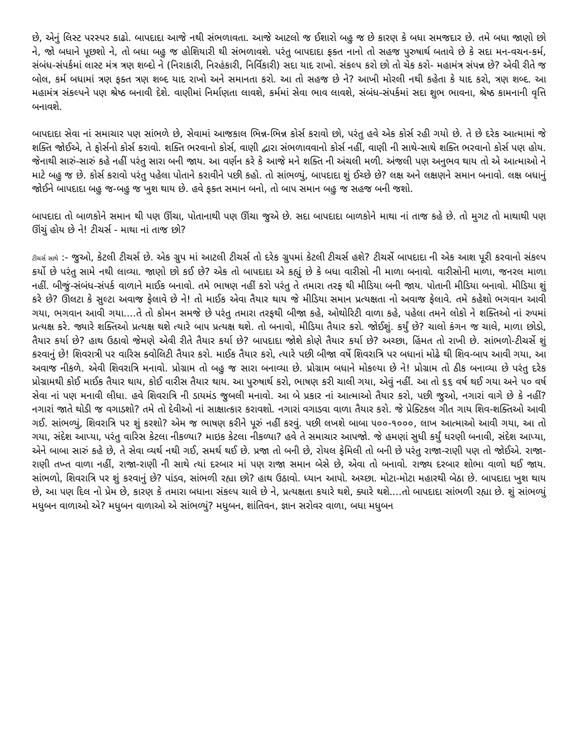છે, એનું લિસ્ટ પરસ્પર કાઢો. બાપદાદા આજે નથી સંભળાવતા. આજે આટલો જ ઈશારો બહુ જ છે કારણ કે બધા સમજદાર છે. તમે બધા જાણો છો ને, જો બધાને પૂછશો ને, તો બધા બહુ જ હોશિયારી થી સંભળાવશે. પરંતુ બાપદાદા ફક્ત નાનો તો સહજ પુરુષાર્થ બતાવે છે કે સદા મન-વચન-કર્મ, સંબંધ-સંપર્કમાં લાસ્ટ મંત્ર ત્રણ શબ્દો ને (નિરાકારી, નિરહંકારી, નિર્વિકારી) સદા યાદ રાખો. સંકલ્પ કરો છો તો ચેક કરો- મહામંત્ર સંપન્ન છે? એવી રીતે જ બોલ, કર્મ બધામાં ત્રણ ફક્ત ત્રણ શબ્દ યાદ રાખો અને સમાનતા કરો. આ તો સહજ છે ને? આખી મોરલી નથી કહેતા કે યાદ કરો, ત્રણ શબ્દ. આ મહામંત્ર સંકલ્પને પણ શ્રેષ્ઠ બનાવી દેશે. વાણીમાં નિર્માણતા લાવશે, કર્મમાં સેવા ભાવ લાવશે, સંબંધ-સંપર્કમાં સદા શુભ ભાવના, શ્રેષ્ઠ કામનાની વૃત્તિ બનાવશે.
બાપદાદા સેવા નાં સમાચાર પણ સાંભળે છે, સેવામાં આજકાલ ભિન્ન-ભિન્ન કોર્સ કરાવો છો, પરંતુ હવે એક કોર્સ રહી ગયો છે. તે છે દરેક આત્મામાં જે શક્તિ જોઈએ, તે ફોર્સનો કોર્સ કરાવો. શક્તિ ભરવાનો કોર્સ, વાણી દ્વારા સંભળાવવાનો કોર્સ નહીં, વાણી ની સાથે-સાથે શક્તિ ભરવાનો કોર્સ પણ હોય. જેનાથી સારું-સારું કહે નહીં પરંતુ સારા બની જાય. આ વર્ણન કરે કે આજે મને શક્તિ ની અંચલી મળી. અંજલી પણ અનુભવ થાય તો એ આત્માઓ ને માટે બહુ જ છે. કોર્સ કરાવો પરંતુ પહેલા પોતાને કરાવીને પછી કહો. તો સાંભળ્યું, બાપદાદા શું ઈચ્છે છે? લક્ષ અને લક્ષણને સમાન બનાવો. લક્ષ બધાનું જોઈને બાપદાદા બહુ જ-બહુ જ ખુશ થાય છે. હવે ફક્ત સમાન બનો, તો બાપ સમાન બહુ જ સહજ બની જશો.
બાપદાદા તો બાળકોને સમાન થી પણ ઊંચા, પોતાનાથી પણ ઊંચા જુએ છે. સદા બાપદાદા બાળકોને માથા નાં તાજ કહે છે. તો મુગટ તો માથાથી પણ ઊંચું હોય છે ને! ટીચર્સ - માથા નાં તાજ છો?
ટીચર્સ સાથે :- જુઓ, કેટલી ટીચર્સ છે. એક ગ્રુપ માં આટલી ટીચર્સ તો દરેક ગ્રુપમાં કેટલી ટીચર્સ હશે? ટીચર્સે બાપદાદા ની એક આશ પૂરી કરવાનો સંકલ્પ કર્યો છે પરંતુ સામે નથી લાવ્યા. જાણો છો કઈ છે? એક તો બાપદાદા એ કહ્યું છે કે બધા વારીસો ની માળા બનાવો. વારીસોની માળા, જનરલ માળા નહીં. બીજું-સંબંધ-સંપર્ક વાળાને માઈક બનાવો. તમે ભાષણ નહીં કરો પરંતુ તે તમારા તરફ થી મીડિયા બની જાય. પોતાની મીડિયા બનાવો. મીડિયા શું કરે છે? ઊલટા કે સુલ્ટા અવાજ ફેલાવે છે ને! તો માઈક એવા તૈયાર થાય જે મીડિયા સમાન પ્રત્યક્ષતા નો અવાજ ફેલાવે. તમે કહેશો ભગવાન આવી ગયા, ભગવાન આવી ગયા....તે તો કોમન સમજે છે પરંતુ તમારા તરફથી બીજા કહે, ઓથોરિટી વાળા કહે, પહેલા તમને લોકો ને શક્તિઓ નાં રુપમાં પ્રત્યક્ષ કરે. જ્યારે શક્તિઓ પ્રત્યક્ષ થશે ત્યારે બાપ પ્રત્યક્ષ થશે. તો બનાવો, મીડિયા તૈયાર કરો. જોઈશું. કર્યું છે? ચાલો કંગન જ ચાલે, માળા છોડો, તૈયાર કર્યા છે? હાથ ઉઠાવો જેમણે એવી રીતે તૈયાર કર્યા છે? બાપદાદા જોશે કોણે તૈયાર કર્યા છે? અચ્છા, હિંમત તો રાખી છે. સાંભળો-ટીચર્સે શું કરવાનું છે! શિવરાત્રી પર વારિસ ક્વોલિટી તૈયાર કરો. માઈક તૈયાર કરો, ત્યારે પછી બીજા વર્ષે શિવરાત્રિ પર બધાનાં મોઢે થી શિવ-બાપ આવી ગયા, આ અવાજ નીકળે. એવી શિવરાત્રિ મનાવો. પ્રોગ્રામ તો બહુ જ સારા બનાવ્યા છે. પ્રોગ્રામ બધાને મોકલ્યા છે ને! પ્રોગ્રામ તો ઠીક બનાવ્યા છે પરંતુ દરેક પ્રોગ્રામથી કોઈ માઈક તૈયાર થાય, કોઈ વારીસ તૈયાર થાય. આ પુરુષાર્થ કરો, ભાષણ કરી ચાલી ગયા, એવું નહીં. આ તો ૬૬ વર્ષ થઈ ગયા અને ૫૦ વર્ષ સેવા નાં પણ મનાવી લીધા. હવે શિવરાત્રિ ની ડાયમંડ જુબલી મનાવો. આ બે પ્રકાર નાં આત્માઓ તૈયાર કરો, પછી જુઓ, નગારાં વાગે છે કે નહીં? નગારાં જાતે થોડી જ વગાડશો? તમે તો દેવીઓ નાં સાક્ષાત્કાર કરાવશો. નગારાં વગાડવા વાળા તૈયાર કરો. જે પ્રેક્ટિકલ ગીત ગાય શિવ-શક્તિઓ આવી ગઈ. સાંભળ્યું, શિવરાત્રિ પર શું કરશો? એમ જ ભાષણ કરીને પૂરું નહીં કરવું. પછી લખશે બાબા ૫૦૦-૧૦૦૦, લાખ આત્માઓ આવી ગયા, આ તો ગયા, સંદેશ આપ્યા, પરંતુ વારિસ કેટલા નીકળ્યા? માઇક કેટલા નીકળ્યા? હવે તે સમાચાર આપજો. જે હમણાં સુધી કર્યું ધરણી બનાવી, સંદેશ આપ્યા, એને બાબા સારું કહે છે, તે સેવા વ્યર્થ નથી ગઈ, સમર્થ થઈ છે. પ્રજા તો બની છે, રોયલ ફેમિલી તો બની છે પરંતુ રાજા-રાણી પણ તો જોઈએ. રાજા-રાણી તખ્ત વાળા નહીં, રાજા-રાણી ની સાથે ત્યાં દરબાર માં પણ રાજા સમાન બેસે છે, એવા તો બનાવો. રાજ્ય દરબાર શોભા વાળો થઈ જાય. સાંભળો, શિવરાત્રિ પર શું કરવાનું છે? પાંડવ, સાંભળી રહ્યા છો? હાથ ઉઠાવો. ધ્યાન આપો. અચ્છા. મોટા-મોટા મહારથી બેઠા છે. બાપદાદા ખુશ થાય છે, આ પણ દિલ નો પ્રેમ છે, કારણ કે તમારા બધાના સંકલ્પ ચાલે છે ને, પ્રત્યક્ષતા કયારે થશે, ક્યારે થશે....તો બાપદાદા સાંભળી રહ્યા છે. શું સાંભળ્યું મધુબન વાળાઓ એ? મધુબન વાળાઓ એ સાંભળ્યું? મધુબન, શાંતિવન, જ્ઞાન સરોવર વાળા, બધા મધુબન